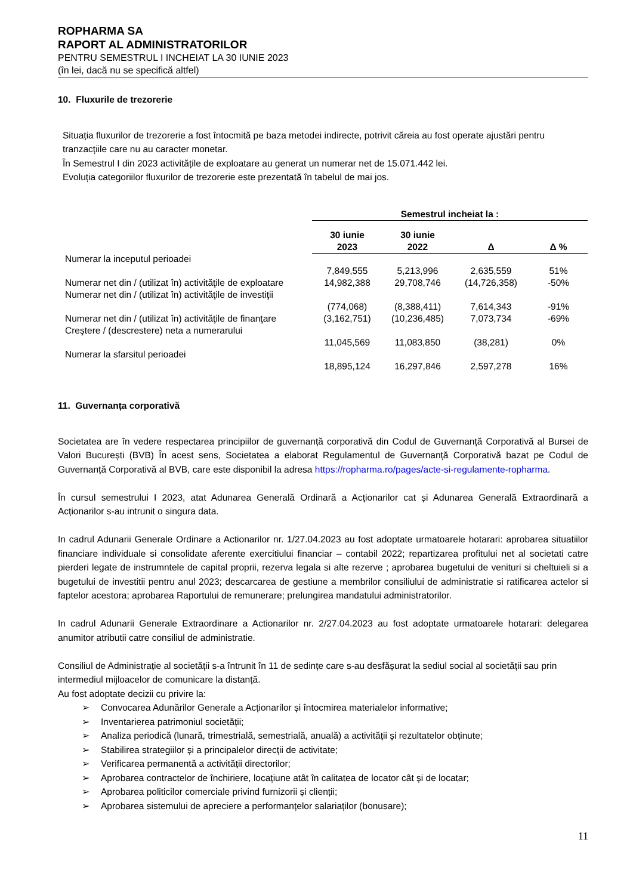ROPHARMA SA
RAPORT AL ADMINISTRATORILOR
PENTRU SEMESTRUL I INCHEIAT LA 30 IUNIE 2023
(în lei, dacă nu se specifică altfel)
10. Fluxurile de trezorerie
Situația fluxurilor de trezorerie a fost întocmită pe baza metodei indirecte, potrivit căreia au fost operate ajustări pentru tranzacțiile care nu au caracter monetar.
În Semestrul I din 2023 activitățile de exploatare au generat un numerar net de 15.071.442 lei.
Evoluția categoriilor fluxurilor de trezorerie este prezentată în tabelul de mai jos.
| | Semestrul incheiat la : | | | |
| --- | --- | --- | --- | --- |
| | 30 iunie 2023 | 30 iunie 2022 | Δ | Δ % |
| Numerar la inceputul perioadei | 7,849,555 | 5,213,996 | 2,635,559 | 51% |
| Numerar net din / (utilizat în) activităţile de exploatare | 14,982,388 | 29,708,746 | (14,726,358) | -50% |
| Numerar net din / (utilizat în) activităţile de investiţii | (774,068) | (8,388,411) | 7,614,343 | -91% |
| Numerar net din / (utilizat în) activităţile de finanţare | (3,162,751) | (10,236,485) | 7,073,734 | -69% |
| Creştere / (descrestere) neta a numerarului | 11,045,569 | 11,083,850 | (38,281) | 0% |
| Numerar la sfarsitul perioadei | 18,895,124 | 16,297,846 | 2,597,278 | 16% |
11. Guvernanța corporativă
Societatea are în vedere respectarea principiilor de guvernanță corporativă din Codul de Guvernanță Corporativă al Bursei de Valori București (BVB) În acest sens, Societatea a elaborat Regulamentul de Guvernanță Corporativă bazat pe Codul de Guvernanță Corporativă al BVB, care este disponibil la adresa https://ropharma.ro/pages/acte-si-regulamente-ropharma.
În cursul semestrului I 2023, atat Adunarea Generală Ordinară a Acționarilor cat și Adunarea Generală Extraordinară a Acționarilor s-au intrunit o singura data.
In cadrul Adunarii Generale Ordinare a Actionarilor nr. 1/27.04.2023 au fost adoptate urmatoarele hotarari: aprobarea situatiilor financiare individuale si consolidate aferente exercitiului financiar – contabil 2022; repartizarea profitului net al societati catre pierderi legate de instrumntele de capital proprii, rezerva legala si alte rezerve ; aprobarea bugetului de venituri si cheltuieli si a bugetului de investitii pentru anul 2023; descarcarea de gestiune a membrilor consiliului de administratie si ratificarea actelor si faptelor acestora; aprobarea Raportului de remunerare; prelungirea mandatului administratorilor.
In cadrul Adunarii Generale Extraordinare a Actionarilor nr. 2/27.04.2023 au fost adoptate urmatoarele hotarari: delegarea anumitor atributii catre consiliul de administratie.
Consiliul de Administrație al societății s-a întrunit în 11 de sedințe care s-au desfășurat la sediul social al societății sau prin intermediul mijloacelor de comunicare la distanță.
Au fost adoptate decizii cu privire la:
➢ Convocarea Adunărilor Generale a Acționarilor și întocmirea materialelor informative;
➢ Inventarierea patrimoniul societății;
➢ Analiza periodică (lunară, trimestrială, semestrială, anuală) a activității și rezultatelor obținute;
➢ Stabilirea strategiilor și a principalelor direcții de activitate;
➢ Verificarea permanentă a activității directorilor;
➢ Aprobarea contractelor de închiriere, locațiune atât în calitatea de locator cât și de locatar;
➢ Aprobarea politicilor comerciale privind furnizorii și clienții;
➢ Aprobarea sistemului de apreciere a performanțelor salariaților (bonusare);
11